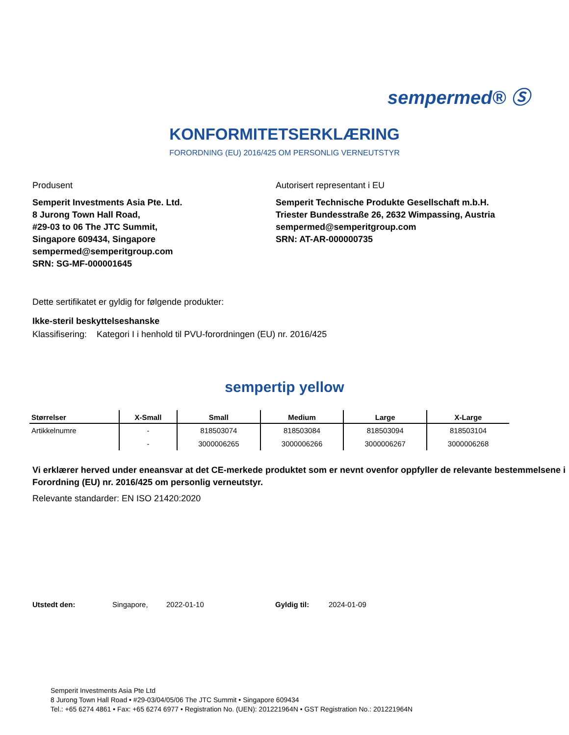sempermed® Ⓢ
KONFORMITETSERKLÆRING
FORORDNING (EU) 2016/425 OM PERSONLIG VERNEUTSTYR
Produsent
Semperit Investments Asia Pte. Ltd.
8 Jurong Town Hall Road,
#29-03 to 06 The JTC Summit,
Singapore 609434, Singapore
sempermed@semperitgroup.com
SRN: SG-MF-000001645
Autorisert representant i EU
Semperit Technische Produkte Gesellschaft m.b.H.
Triester Bundesstraße 26, 2632 Wimpassing, Austria
sempermed@semperitgroup.com
SRN: AT-AR-000000735
Dette sertifikatet er gyldig for følgende produkter:
Ikke-steril beskyttelseshanske
Klassifisering: Kategori I i henhold til PVU-forordningen (EU) nr. 2016/425
sempertip yellow
| Størrelser | X-Small | Small | Medium | Large | X-Large |
| --- | --- | --- | --- | --- | --- |
| Artikkelnumre | - | 818503074 | 818503084 | 818503094 | 818503104 |
| | - | 3000006265 | 3000006266 | 3000006267 | 3000006268 |
Vi erklærer herved under eneansvar at det CE-merkede produktet som er nevnt ovenfor oppfyller de relevante bestemmelsene i Forordning (EU) nr. 2016/425 om personlig verneutstyr.
Relevante standarder: EN ISO 21420:2020
Utstedt den: Singapore, 2022-01-10 Gyldig til: 2024-01-09
Semperit Investments Asia Pte Ltd
8 Jurong Town Hall Road • #29-03/04/05/06 The JTC Summit • Singapore 609434
Tel.: +65 6274 4861 • Fax: +65 6274 6977 • Registration No. (UEN): 201221964N • GST Registration No.: 201221964N